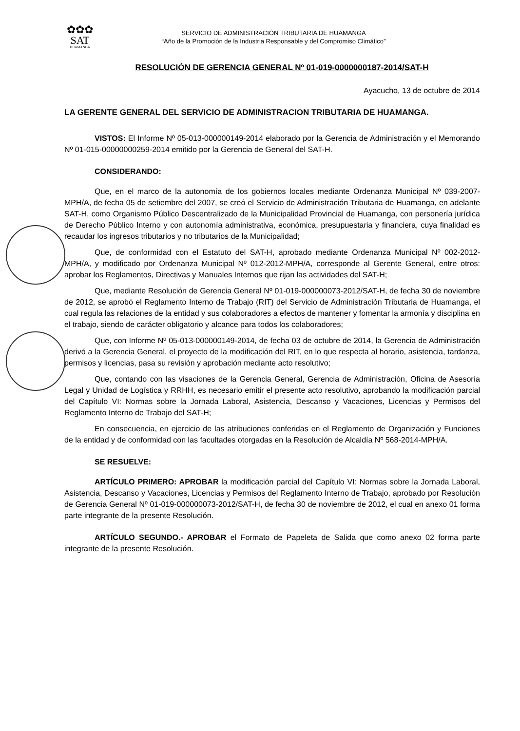✿✿✿
SAT
HUAMANGA
SERVICIO DE ADMINISTRACIÓN TRIBUTARIA DE HUAMANGA
“Año de la Promoción de la Industria Responsable y del Compromiso Climático”
RESOLUCIÓN DE GERENCIA GENERAL Nº 01-019-0000000187-2014/SAT-H
Ayacucho, 13 de octubre de 2014
LA GERENTE GENERAL DEL SERVICIO DE ADMINISTRACION TRIBUTARIA DE HUAMANGA.
VISTOS: El Informe Nº 05-013-000000149-2014 elaborado por la Gerencia de Administración y el Memorando Nº 01-015-00000000259-2014 emitido por la Gerencia de General del SAT-H.
CONSIDERANDO:
Que, en el marco de la autonomía de los gobiernos locales mediante Ordenanza Municipal Nº 039-2007-MPH/A, de fecha 05 de setiembre del 2007, se creó el Servicio de Administración Tributaria de Huamanga, en adelante SAT-H, como Organismo Público Descentralizado de la Municipalidad Provincial de Huamanga, con personería jurídica de Derecho Público Interno y con autonomía administrativa, económica, presupuestaria y financiera, cuya finalidad es recaudar los ingresos tributarios y no tributarios de la Municipalidad;
Que, de conformidad con el Estatuto del SAT-H, aprobado mediante Ordenanza Municipal Nº 002-2012-MPH/A, y modificado por Ordenanza Municipal Nº 012-2012-MPH/A, corresponde al Gerente General, entre otros: aprobar los Reglamentos, Directivas y Manuales Internos que rijan las actividades del SAT-H;
Que, mediante Resolución de Gerencia General Nº 01-019-000000073-2012/SAT-H, de fecha 30 de noviembre de 2012, se aprobó el Reglamento Interno de Trabajo (RIT) del Servicio de Administración Tributaria de Huamanga, el cual regula las relaciones de la entidad y sus colaboradores a efectos de mantener y fomentar la armonía y disciplina en el trabajo, siendo de carácter obligatorio y alcance para todos los colaboradores;
Que, con Informe Nº 05-013-000000149-2014, de fecha 03 de octubre de 2014, la Gerencia de Administración derivó a la Gerencia General, el proyecto de la modificación del RIT, en lo que respecta al horario, asistencia, tardanza, permisos y licencias, pasa su revisión y aprobación mediante acto resolutivo;
Que, contando con las visaciones de la Gerencia General, Gerencia de Administración, Oficina de Asesoría Legal y Unidad de Logística y RRHH, es necesario emitir el presente acto resolutivo, aprobando la modificación parcial del Capítulo VI: Normas sobre la Jornada Laboral, Asistencia, Descanso y Vacaciones, Licencias y Permisos del Reglamento Interno de Trabajo del SAT-H;
En consecuencia, en ejercicio de las atribuciones conferidas en el Reglamento de Organización y Funciones de la entidad y de conformidad con las facultades otorgadas en la Resolución de Alcaldía Nº 568-2014-MPH/A.
SE RESUELVE:
ARTÍCULO PRIMERO: APROBAR la modificación parcial del Capítulo VI: Normas sobre la Jornada Laboral, Asistencia, Descanso y Vacaciones, Licencias y Permisos del Reglamento Interno de Trabajo, aprobado por Resolución de Gerencia General Nº 01-019-000000073-2012/SAT-H, de fecha 30 de noviembre de 2012, el cual en anexo 01 forma parte integrante de la presente Resolución.
ARTÍCULO SEGUNDO.- APROBAR el Formato de Papeleta de Salida que como anexo 02 forma parte integrante de la presente Resolución.